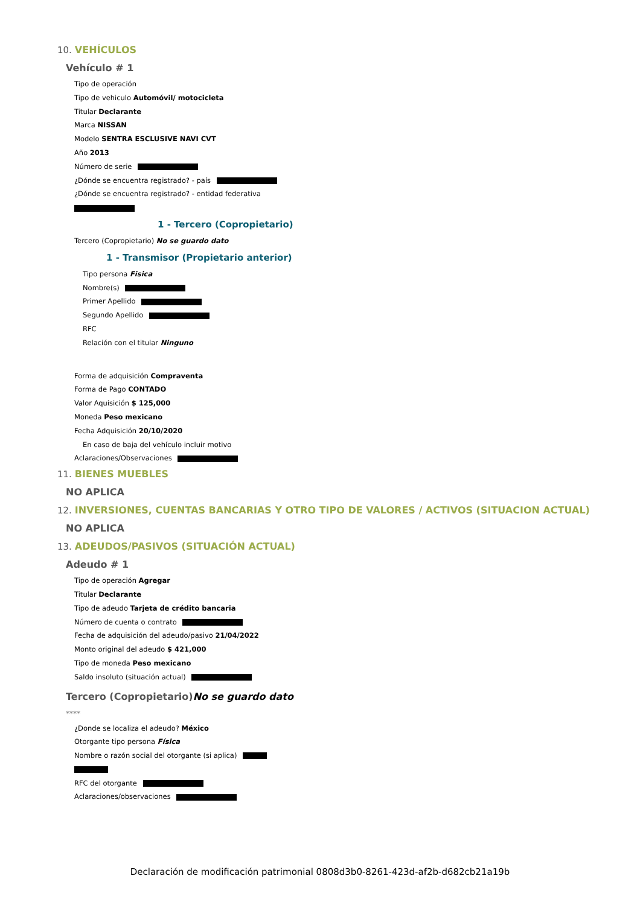10. VEHÍCULOS
Vehículo # 1
Tipo de operación
Tipo de vehiculo Automóvil/ motocicleta
Titular Declarante
Marca NISSAN
Modelo SENTRA ESCLUSIVE NAVI CVT
Año 2013
Número de serie
¿Dónde se encuentra registrado? - país
¿Dónde se encuentra registrado? - entidad federativa
1 - Tercero (Copropietario)
Tercero (Copropietario) No se guardo dato
1 - Transmisor (Propietario anterior)
Tipo persona Fisica
Nombre(s)
Primer Apellido
Segundo Apellido
RFC
Relación con el titular Ninguno
Forma de adquisición Compraventa
Forma de Pago CONTADO
Valor Aquisición $ 125,000
Moneda Peso mexicano
Fecha Adquisición 20/10/2020
En caso de baja del vehículo incluir motivo
Aclaraciones/Observaciones
11. BIENES MUEBLES
NO APLICA
12. INVERSIONES, CUENTAS BANCARIAS Y OTRO TIPO DE VALORES / ACTIVOS (SITUACION ACTUAL)
NO APLICA
13. ADEUDOS/PASIVOS (SITUACIÓN ACTUAL)
Adeudo # 1
Tipo de operación Agregar
Titular Declarante
Tipo de adeudo Tarjeta de crédito bancaria
Número de cuenta o contrato
Fecha de adquisición del adeudo/pasivo 21/04/2022
Monto original del adeudo $ 421,000
Tipo de moneda Peso mexicano
Saldo insoluto (situación actual)
Tercero (Copropietario)No se guardo dato
****
¿Donde se localiza el adeudo? México
Otorgante tipo persona Física
Nombre o razón social del otorgante (si aplica)
RFC del otorgante
Aclaraciones/observaciones
Declaración de modificación patrimonial 0808d3b0-8261-423d-af2b-d682cb21a19b